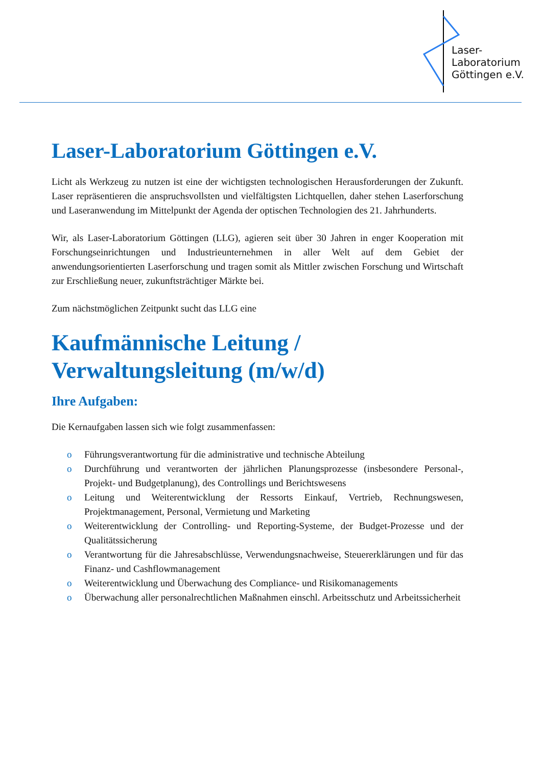Laser-
Laboratorium
Göttingen e.V.
Laser-Laboratorium Göttingen e.V.
Licht als Werkzeug zu nutzen ist eine der wichtigsten technologischen Herausforderungen der Zukunft. Laser repräsentieren die anspruchsvollsten und vielfältigsten Lichtquellen, daher stehen Laserforschung und Laseranwendung im Mittelpunkt der Agenda der optischen Technologien des 21. Jahrhunderts.
Wir, als Laser-Laboratorium Göttingen (LLG), agieren seit über 30 Jahren in enger Kooperation mit Forschungseinrichtungen und Industrieunternehmen in aller Welt auf dem Gebiet der anwendungsorientierten Laserforschung und tragen somit als Mittler zwischen Forschung und Wirtschaft zur Erschließung neuer, zukunftsträchtiger Märkte bei.
Zum nächstmöglichen Zeitpunkt sucht das LLG eine
Kaufmännische Leitung /
Verwaltungsleitung (m/w/d)
Ihre Aufgaben:
Die Kernaufgaben lassen sich wie folgt zusammenfassen:
o Führungsverantwortung für die administrative und technische Abteilung
o Durchführung und verantworten der jährlichen Planungsprozesse (insbesondere Personal-, Projekt- und Budgetplanung), des Controllings und Berichtswesens
o Leitung und Weiterentwicklung der Ressorts Einkauf, Vertrieb, Rechnungswesen, Projektmanagement, Personal, Vermietung und Marketing
o Weiterentwicklung der Controlling- und Reporting-Systeme, der Budget-Prozesse und der Qualitätssicherung
o Verantwortung für die Jahresabschlüsse, Verwendungsnachweise, Steuererklärungen und für das Finanz- und Cashflowmanagement
o Weiterentwicklung und Überwachung des Compliance- und Risikomanagements
o Überwachung aller personalrechtlichen Maßnahmen einschl. Arbeitsschutz und Arbeitssicherheit